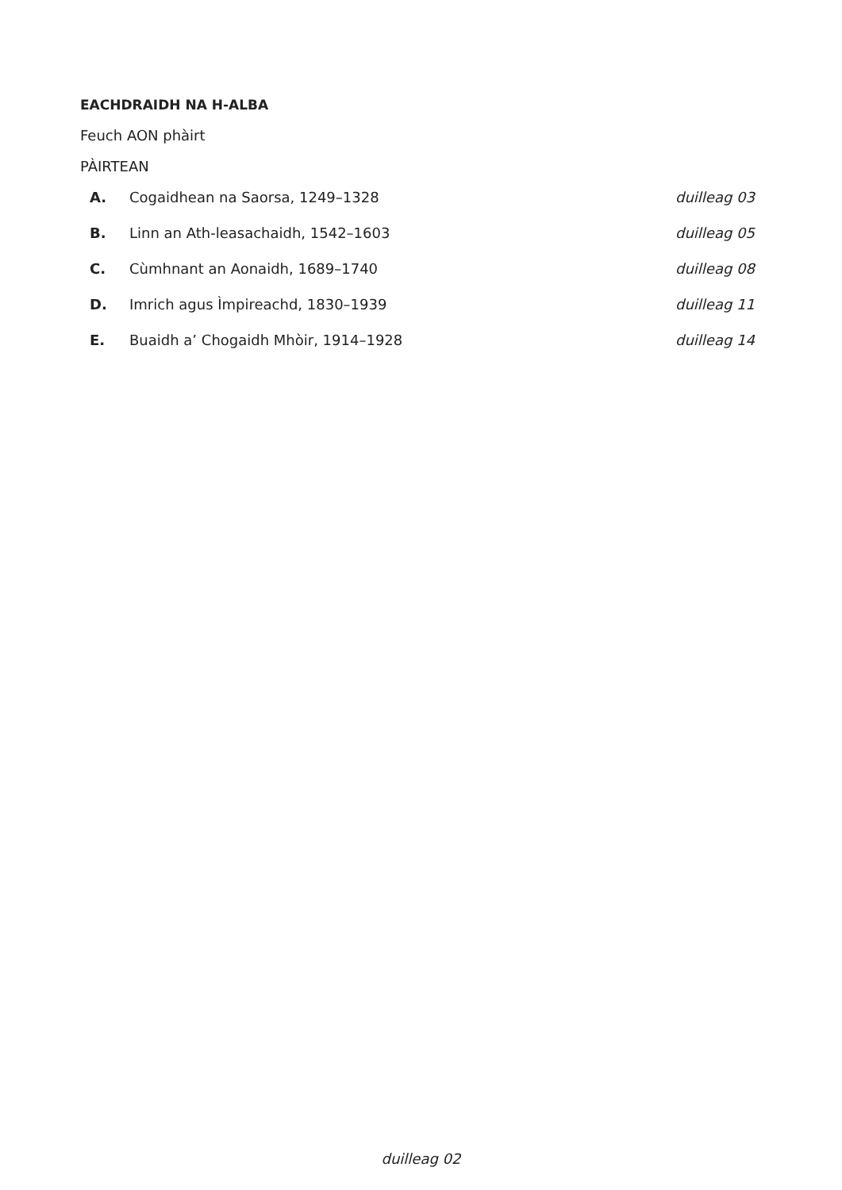EACHDRAIDH NA H-ALBA
Feuch AON phàirt
PÀIRTEAN
| A. | Cogaidhean na Saorsa, 1249–1328 | duilleag 03 |
| B. | Linn an Ath-leasachaidh, 1542–1603 | duilleag 05 |
| C. | Cùmhnant an Aonaidh, 1689–1740 | duilleag 08 |
| D. | Imrich agus Ìmpireachd, 1830–1939 | duilleag 11 |
| E. | Buaidh a’ Chogaidh Mhòir, 1914–1928 | duilleag 14 |
duilleag 02